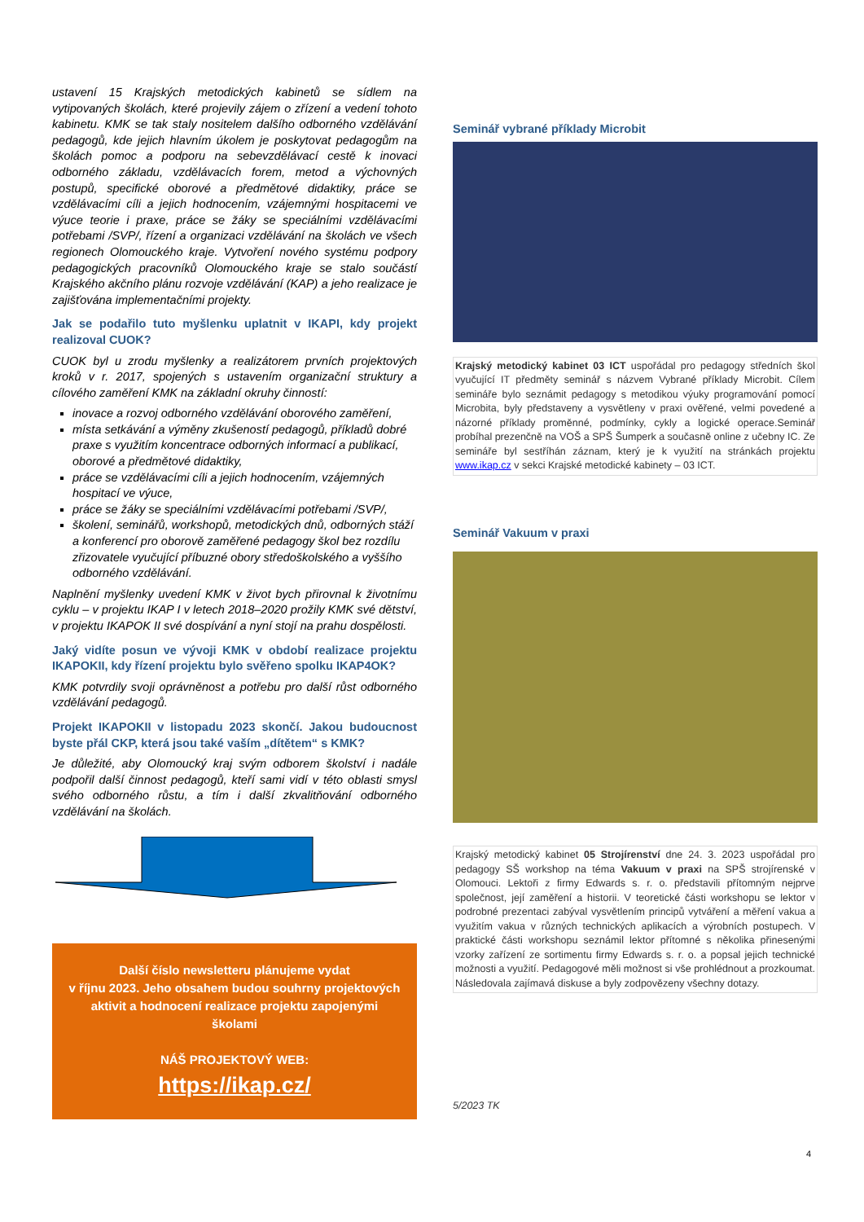ustavení 15 Krajských metodických kabinetů se sídlem na vytipovaných školách, které projevily zájem o zřízení a vedení tohoto kabinetu. KMK se tak staly nositelem dalšího odborného vzdělávání pedagogů, kde jejich hlavním úkolem je poskytovat pedagogům na školách pomoc a podporu na sebevzdělávací cestě k inovaci odborného základu, vzdělávacích forem, metod a výchovných postupů, specifické oborové a předmětové didaktiky, práce se vzdělávacími cíli a jejich hodnocením, vzájemnými hospitacemi ve výuce teorie i praxe, práce se žáky se speciálními vzdělávacími potřebami /SVP/, řízení a organizaci vzdělávání na školách ve všech regionech Olomouckého kraje. Vytvoření nového systému podpory pedagogických pracovníků Olomouckého kraje se stalo součástí Krajského akčního plánu rozvoje vzdělávání (KAP) a jeho realizace je zajišťována implementačními projekty.
Jak se podařilo tuto myšlenku uplatnit v IKAPI, kdy projekt realizoval CUOK?
CUOK byl u zrodu myšlenky a realizátorem prvních projektových kroků v r. 2017, spojených s ustavením organizační struktury a cílového zaměření KMK na základní okruhy činností:
inovace a rozvoj odborného vzdělávání oborového zaměření,
místa setkávání a výměny zkušeností pedagogů, příkladů dobré praxe s využitím koncentrace odborných informací a publikací, oborové a předmětové didaktiky,
práce se vzdělávacími cíli a jejich hodnocením, vzájemných hospitací ve výuce,
práce se žáky se speciálními vzdělávacími potřebami /SVP/,
školení, seminářů, workshopů, metodických dnů, odborných stáží a konferencí pro oborově zaměřené pedagogy škol bez rozdílu zřizovatele vyučující příbuzné obory středoškolského a vyššího odborného vzdělávání.
Naplnění myšlenky uvedení KMK v život bych přirovnal k životnímu cyklu – v projektu IKAP I v letech 2018–2020 prožily KMK své dětství, v projektu IKAPOK II své dospívání a nyní stojí na prahu dospělosti.
Jaký vidíte posun ve vývoji KMK v období realizace projektu IKAPOKII, kdy řízení projektu bylo svěřeno spolku IKAP4OK?
KMK potvrdily svoji oprávněnost a potřebu pro další růst odborného vzdělávání pedagogů.
Projekt IKAPOKII v listopadu 2023 skončí. Jakou budoucnost byste přál CKP, která jsou také vaším „dítětem“ s KMK?
Je důležité, aby Olomoucký kraj svým odborem školství i nadále podpořil další činnost pedagogů, kteří sami vidí v této oblasti smysl svého odborného růstu, a tím i další zkvalitňování odborného vzdělávání na školách.
Další číslo newsletteru plánujeme vydat
v říjnu 2023. Jeho obsahem budou souhrny projektových aktivit a hodnocení realizace projektu zapojenými školami
NÁŠ PROJEKTOVÝ WEB:
https://ikap.cz/
Seminář vybrané příklady Microbit
Krajský metodický kabinet 03 ICT uspořádal pro pedagogy středních škol vyučující IT předměty seminář s názvem Vybrané příklady Microbit. Cílem semináře bylo seznámit pedagogy s metodikou výuky programování pomocí Microbita, byly představeny a vysvětleny v praxi ověřené, velmi povedené a názorné příklady proměnné, podmínky, cykly a logické operace.Seminář probíhal prezenčně na VOŠ a SPŠ Šumperk a současně online z učebny IC. Ze semináře byl sestříhán záznam, který je k využití na stránkách projektu www.ikap.cz v sekci Krajské metodické kabinety – 03 ICT.
Seminář Vakuum v praxi
Krajský metodický kabinet 05 Strojírenství dne 24. 3. 2023 uspořádal pro pedagogy SŠ workshop na téma Vakuum v praxi na SPŠ strojírenské v Olomouci. Lektoři z firmy Edwards s. r. o. představili přítomným nejprve společnost, její zaměření a historii. V teoretické části workshopu se lektor v podrobné prezentaci zabýval vysvětlením principů vytváření a měření vakua a využitím vakua v různých technických aplikacích a výrobních postupech. V praktické části workshopu seznámil lektor přítomné s několika přinesenými vzorky zařízení ze sortimentu firmy Edwards s. r. o. a popsal jejich technické možnosti a využití. Pedagogové měli možnost si vše prohlédnout a prozkoumat. Následovala zajímavá diskuse a byly zodpovězeny všechny dotazy.
5/2023 TK
4